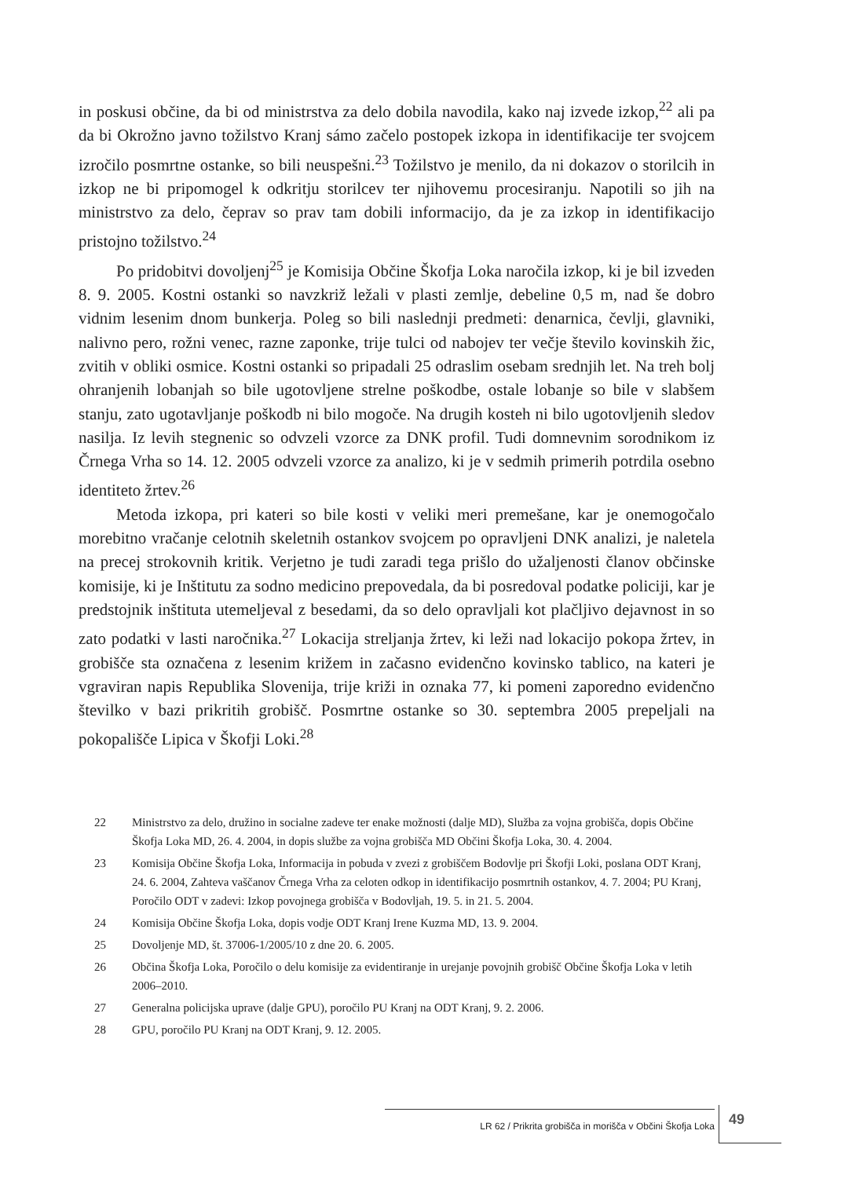in poskusi občine, da bi od ministrstva za delo dobila navodila, kako naj izvede izkop,<sup>22</sup> ali pa da bi Okrožno javno tožilstvo Kranj sámo začelo postopek izkopa in identifikacije ter svojcem izročilo posmrtne ostanke, so bili neuspešni.<sup>23</sup> Tožilstvo je menilo, da ni dokazov o storilcih in izkop ne bi pripomogel k odkritju storilcev ter njihovemu procesiranju. Napotili so jih na ministrstvo za delo, čeprav so prav tam dobili informacijo, da je za izkop in identifikacijo pristojno tožilstvo.<sup>24</sup>
Po pridobitvi dovoljenj<sup>25</sup> je Komisija Občine Škofja Loka naročila izkop, ki je bil izveden 8. 9. 2005. Kostni ostanki so navzkriž ležali v plasti zemlje, debeline 0,5 m, nad še dobro vidnim lesenim dnom bunkerja. Poleg so bili naslednji predmeti: denarnica, čevlji, glavniki, nalivno pero, rožni venec, razne zaponke, trije tulci od nabojev ter večje število kovinskih žic, zvitih v obliki osmice. Kostni ostanki so pripadali 25 odraslim osebam srednjih let. Na treh bolj ohranjenih lobanjah so bile ugotovljene strelne poškodbe, ostale lobanje so bile v slabšem stanju, zato ugotavljanje poškodb ni bilo mogoče. Na drugih kosteh ni bilo ugotovljenih sledov nasilja. Iz levih stegnenic so odvzeli vzorce za DNK profil. Tudi domnevnim sorodnikom iz Črnega Vrha so 14. 12. 2005 odvzeli vzorce za analizo, ki je v sedmih primerih potrdila osebno identiteto žrtev.<sup>26</sup>
Metoda izkopa, pri kateri so bile kosti v veliki meri premešane, kar je onemogočalo morebitno vračanje celotnih skeletnih ostankov svojcem po opravljeni DNK analizi, je naletela na precej strokovnih kritik. Verjetno je tudi zaradi tega prišlo do užaljenosti članov občinske komisije, ki je Inštitutu za sodno medicino prepovedala, da bi posredoval podatke policiji, kar je predstojnik inštituta utemeljeval z besedami, da so delo opravljali kot plačljivo dejavnost in so zato podatki v lasti naročnika.<sup>27</sup> Lokacija streljanja žrtev, ki leži nad lokacijo pokopa žrtev, in grobišče sta označena z lesenim križem in začasno evidenčno kovinsko tablico, na kateri je vgraviran napis Republika Slovenija, trije križi in oznaka 77, ki pomeni zaporedno evidenčno številko v bazi prikritih grobišč. Posmrtne ostanke so 30. septembra 2005 prepeljali na pokopališče Lipica v Škofji Loki.<sup>28</sup>
22 Ministrstvo za delo, družino in socialne zadeve ter enake možnosti (dalje MD), Služba za vojna grobišča, dopis Občine Škofja Loka MD, 26. 4. 2004, in dopis službe za vojna grobišča MD Občini Škofja Loka, 30. 4. 2004.
23 Komisija Občine Škofja Loka, Informacija in pobuda v zvezi z grobiščem Bodovlje pri Škofji Loki, poslana ODT Kranj, 24. 6. 2004, Zahteva vaščanov Črnega Vrha za celoten odkop in identifikacijo posmrtnih ostankov, 4. 7. 2004; PU Kranj, Poročilo ODT v zadevi: Izkop povojnega grobišča v Bodovljah, 19. 5. in 21. 5. 2004.
24 Komisija Občine Škofja Loka, dopis vodje ODT Kranj Irene Kuzma MD, 13. 9. 2004.
25 Dovoljenje MD, št. 37006-1/2005/10 z dne 20. 6. 2005.
26 Občina Škofja Loka, Poročilo o delu komisije za evidentiranje in urejanje povojnih grobišč Občine Škofja Loka v letih 2006–2010.
27 Generalna policijska uprave (dalje GPU), poročilo PU Kranj na ODT Kranj, 9. 2. 2006.
28 GPU, poročilo PU Kranj na ODT Kranj, 9. 12. 2005.
LR 62 / Prikrita grobišča in morišča v Občini Škofja Loka 49